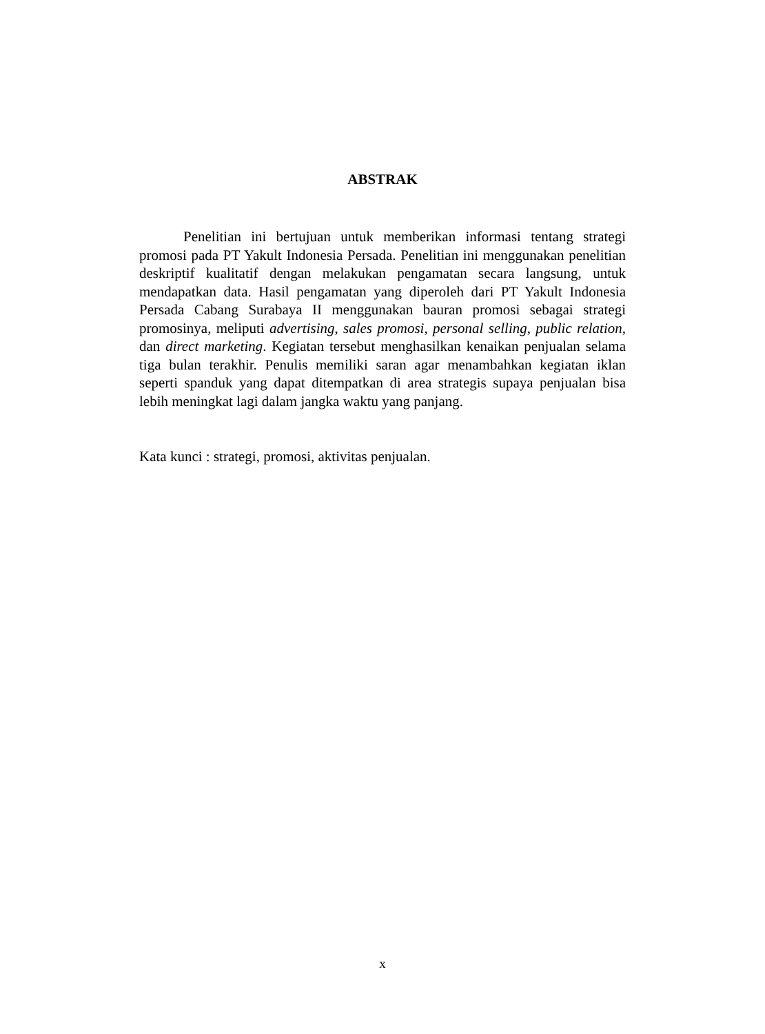ABSTRAK
Penelitian ini bertujuan untuk memberikan informasi tentang strategi promosi pada PT Yakult Indonesia Persada. Penelitian ini menggunakan penelitian deskriptif kualitatif dengan melakukan pengamatan secara langsung, untuk mendapatkan data. Hasil pengamatan yang diperoleh dari PT Yakult Indonesia Persada Cabang Surabaya II menggunakan bauran promosi sebagai strategi promosinya, meliputi advertising, sales promosi, personal selling, public relation, dan direct marketing. Kegiatan tersebut menghasilkan kenaikan penjualan selama tiga bulan terakhir. Penulis memiliki saran agar menambahkan kegiatan iklan seperti spanduk yang dapat ditempatkan di area strategis supaya penjualan bisa lebih meningkat lagi dalam jangka waktu yang panjang.
Kata kunci : strategi, promosi, aktivitas penjualan.
x